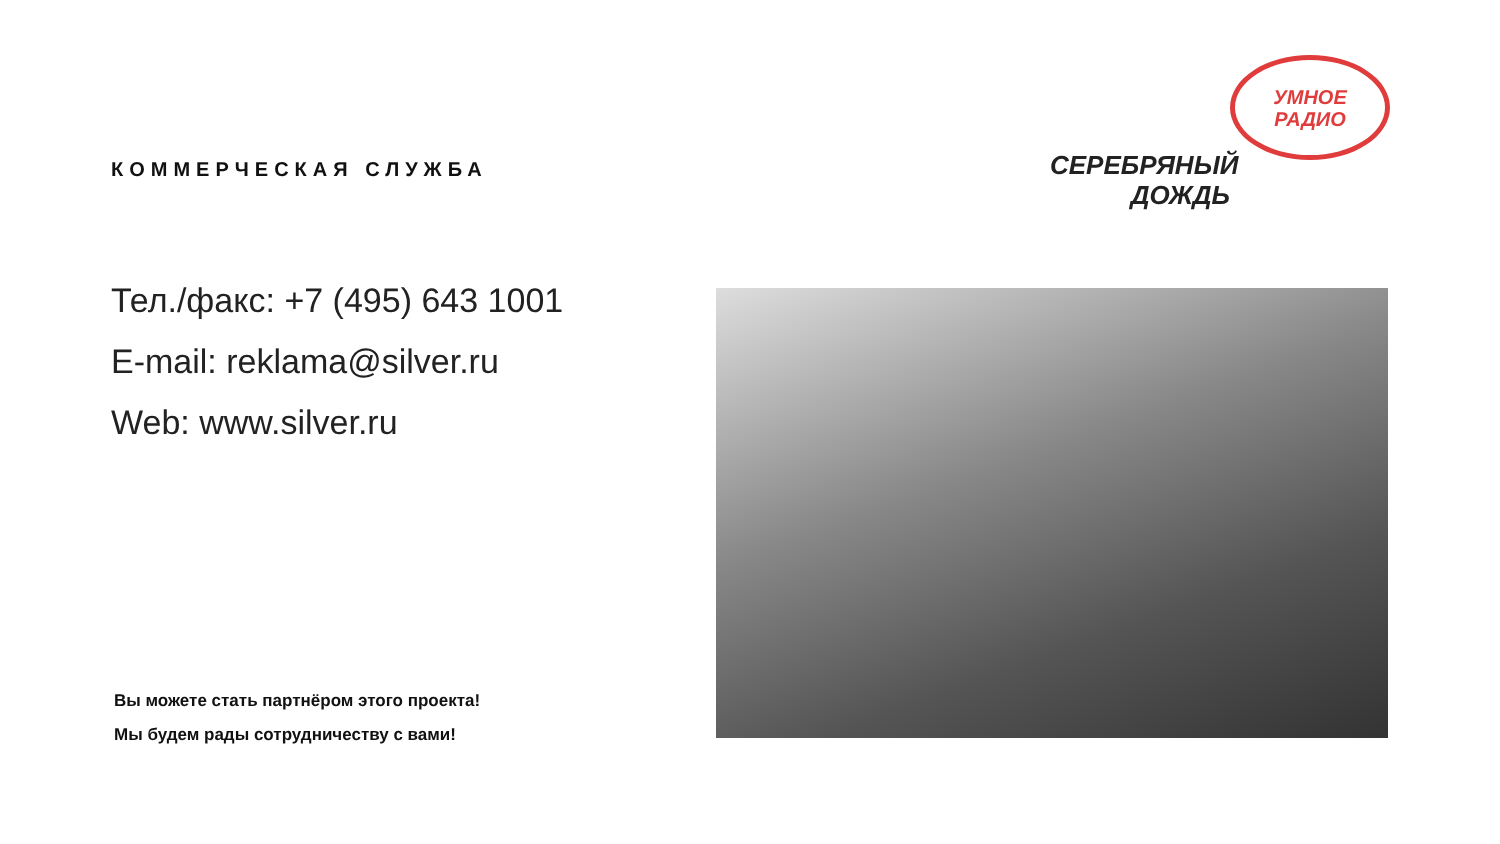КОММЕРЧЕСКАЯ СЛУЖБА
Тел./факс: +7 (495) 643 1001
E-mail: reklama@silver.ru
Web: www.silver.ru
УМНОЕ
РАДИО
СЕРЕБРЯНЫЙ
ДОЖДЬ
Вы можете стать партнёром этого проекта!
Мы будем рады сотрудничеству с вами!